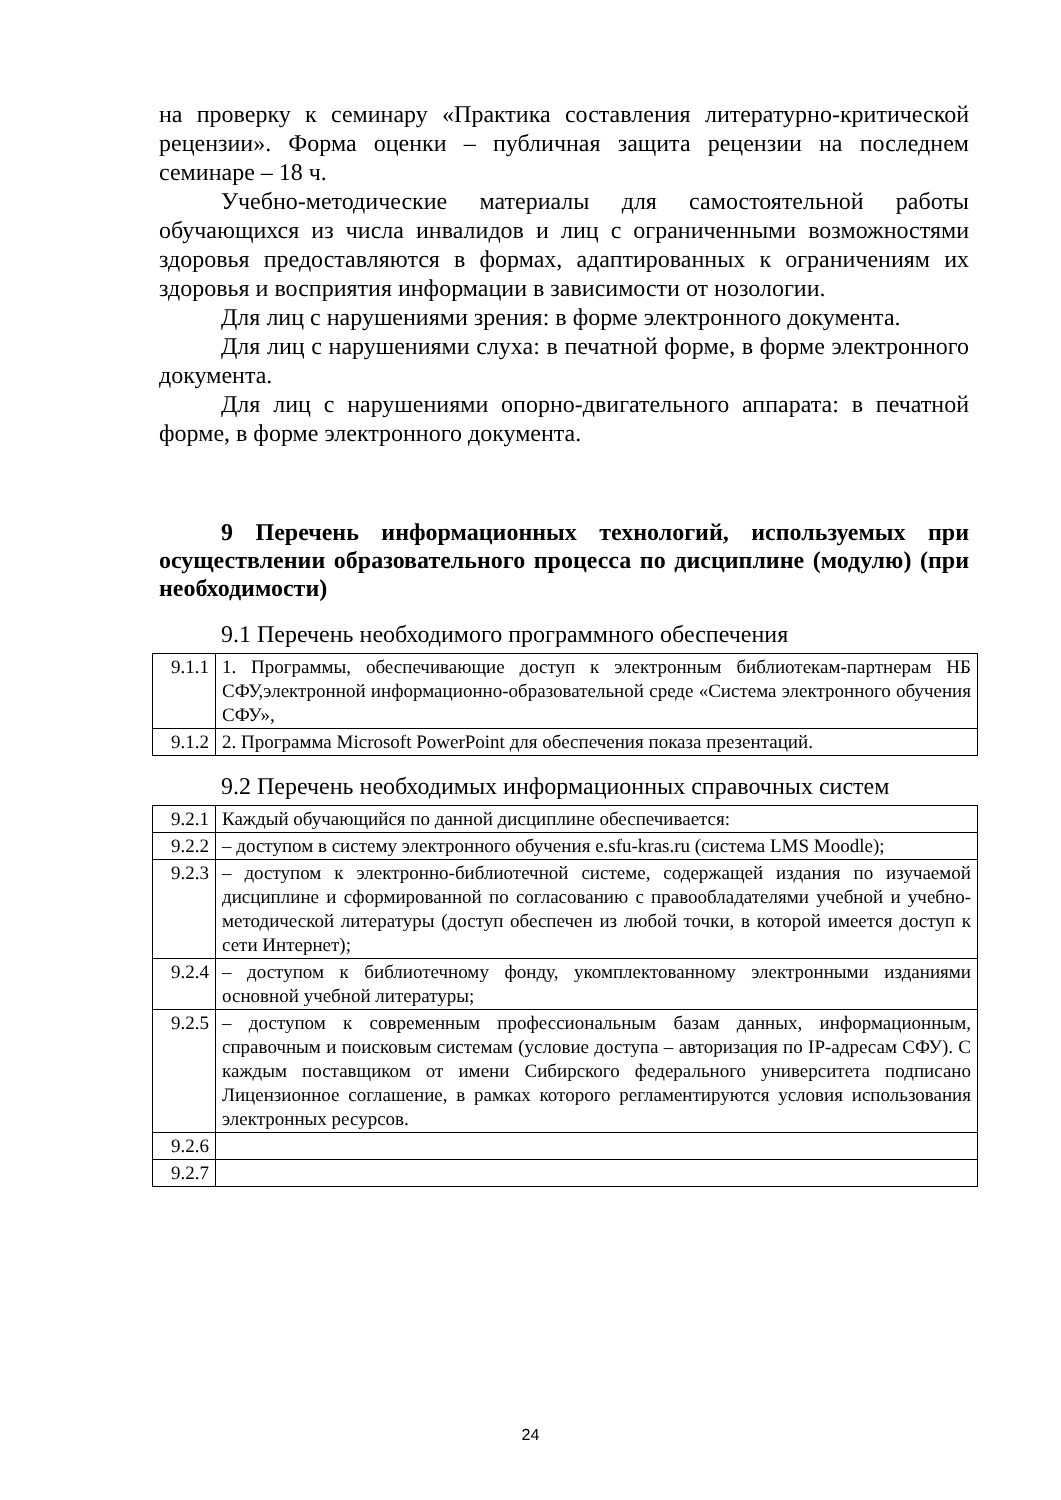на проверку к семинару «Практика составления литературно-критической рецензии». Форма оценки – публичная защита рецензии на последнем семинаре – 18 ч.
Учебно-методические материалы для самостоятельной работы обучающихся из числа инвалидов и лиц с ограниченными возможностями здоровья предоставляются в формах, адаптированных к ограничениям их здоровья и восприятия информации в зависимости от нозологии.
Для лиц с нарушениями зрения: в форме электронного документа.
Для лиц с нарушениями слуха: в печатной форме, в форме электронного документа.
Для лиц с нарушениями опорно-двигательного аппарата: в печатной форме, в форме электронного документа.
9 Перечень информационных технологий, используемых при осуществлении образовательного процесса по дисциплине (модулю) (при необходимости)
9.1 Перечень необходимого программного обеспечения
| 9.1.1 | 1. Программы, обеспечивающие доступ к электронным библиотекам-партнерам НБ СФУ,электронной информационно-образовательной среде «Система электронного обучения СФУ», |
| 9.1.2 | 2. Программа Microsoft PowerPoint для обеспечения показа презентаций. |
9.2 Перечень необходимых информационных справочных систем
| 9.2.1 | Каждый обучающийся по данной дисциплине обеспечивается: |
| 9.2.2 | – доступом в систему электронного обучения e.sfu-kras.ru (система LMS Moodle); |
| 9.2.3 | – доступом к электронно-библиотечной системе, содержащей издания по изучаемой дисциплине и сформированной по согласованию с правообладателями учебной и учебно-методической литературы (доступ обеспечен из любой точки, в которой имеется доступ к сети Интернет); |
| 9.2.4 | – доступом к библиотечному фонду, укомплектованному электронными изданиями основной учебной литературы; |
| 9.2.5 | – доступом к современным профессиональным базам данных, информационным, справочным и поисковым системам (условие доступа – авторизация по IP-адресам СФУ). С каждым поставщиком от имени Сибирского федерального университета подписано Лицензионное соглашение, в рамках которого регламентируются условия использования электронных ресурсов. |
| 9.2.6 | |
| 9.2.7 | |
24